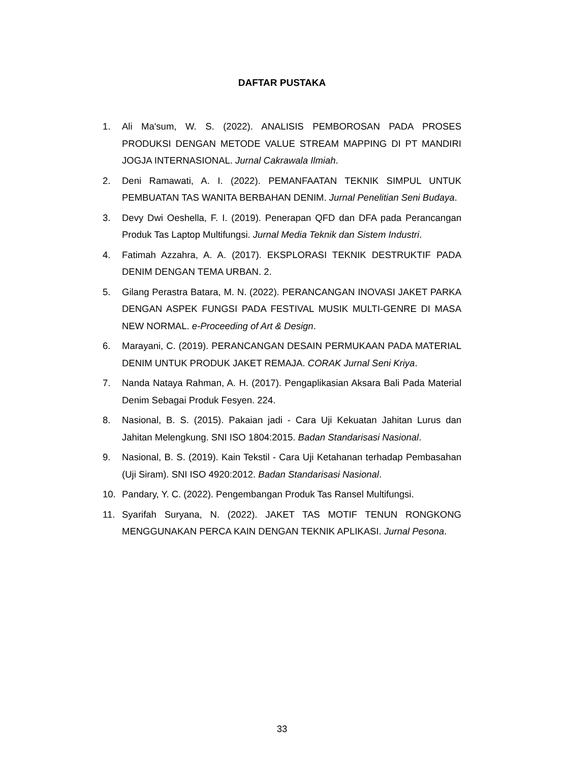DAFTAR PUSTAKA
1. Ali Ma'sum, W. S. (2022). ANALISIS PEMBOROSAN PADA PROSES PRODUKSI DENGAN METODE VALUE STREAM MAPPING DI PT MANDIRI JOGJA INTERNASIONAL. Jurnal Cakrawala Ilmiah.
2. Deni Ramawati, A. I. (2022). PEMANFAATAN TEKNIK SIMPUL UNTUK PEMBUATAN TAS WANITA BERBAHAN DENIM. Jurnal Penelitian Seni Budaya.
3. Devy Dwi Oeshella, F. I. (2019). Penerapan QFD dan DFA pada Perancangan Produk Tas Laptop Multifungsi. Jurnal Media Teknik dan Sistem Industri.
4. Fatimah Azzahra, A. A. (2017). EKSPLORASI TEKNIK DESTRUKTIF PADA DENIM DENGAN TEMA URBAN. 2.
5. Gilang Perastra Batara, M. N. (2022). PERANCANGAN INOVASI JAKET PARKA DENGAN ASPEK FUNGSI PADA FESTIVAL MUSIK MULTI-GENRE DI MASA NEW NORMAL. e-Proceeding of Art & Design.
6. Marayani, C. (2019). PERANCANGAN DESAIN PERMUKAAN PADA MATERIAL DENIM UNTUK PRODUK JAKET REMAJA. CORAK Jurnal Seni Kriya.
7. Nanda Nataya Rahman, A. H. (2017). Pengaplikasian Aksara Bali Pada Material Denim Sebagai Produk Fesyen. 224.
8. Nasional, B. S. (2015). Pakaian jadi - Cara Uji Kekuatan Jahitan Lurus dan Jahitan Melengkung. SNI ISO 1804:2015. Badan Standarisasi Nasional.
9. Nasional, B. S. (2019). Kain Tekstil - Cara Uji Ketahanan terhadap Pembasahan (Uji Siram). SNI ISO 4920:2012. Badan Standarisasi Nasional.
10. Pandary, Y. C. (2022). Pengembangan Produk Tas Ransel Multifungsi.
11. Syarifah Suryana, N. (2022). JAKET TAS MOTIF TENUN RONGKONG MENGGUNAKAN PERCA KAIN DENGAN TEKNIK APLIKASI. Jurnal Pesona.
33